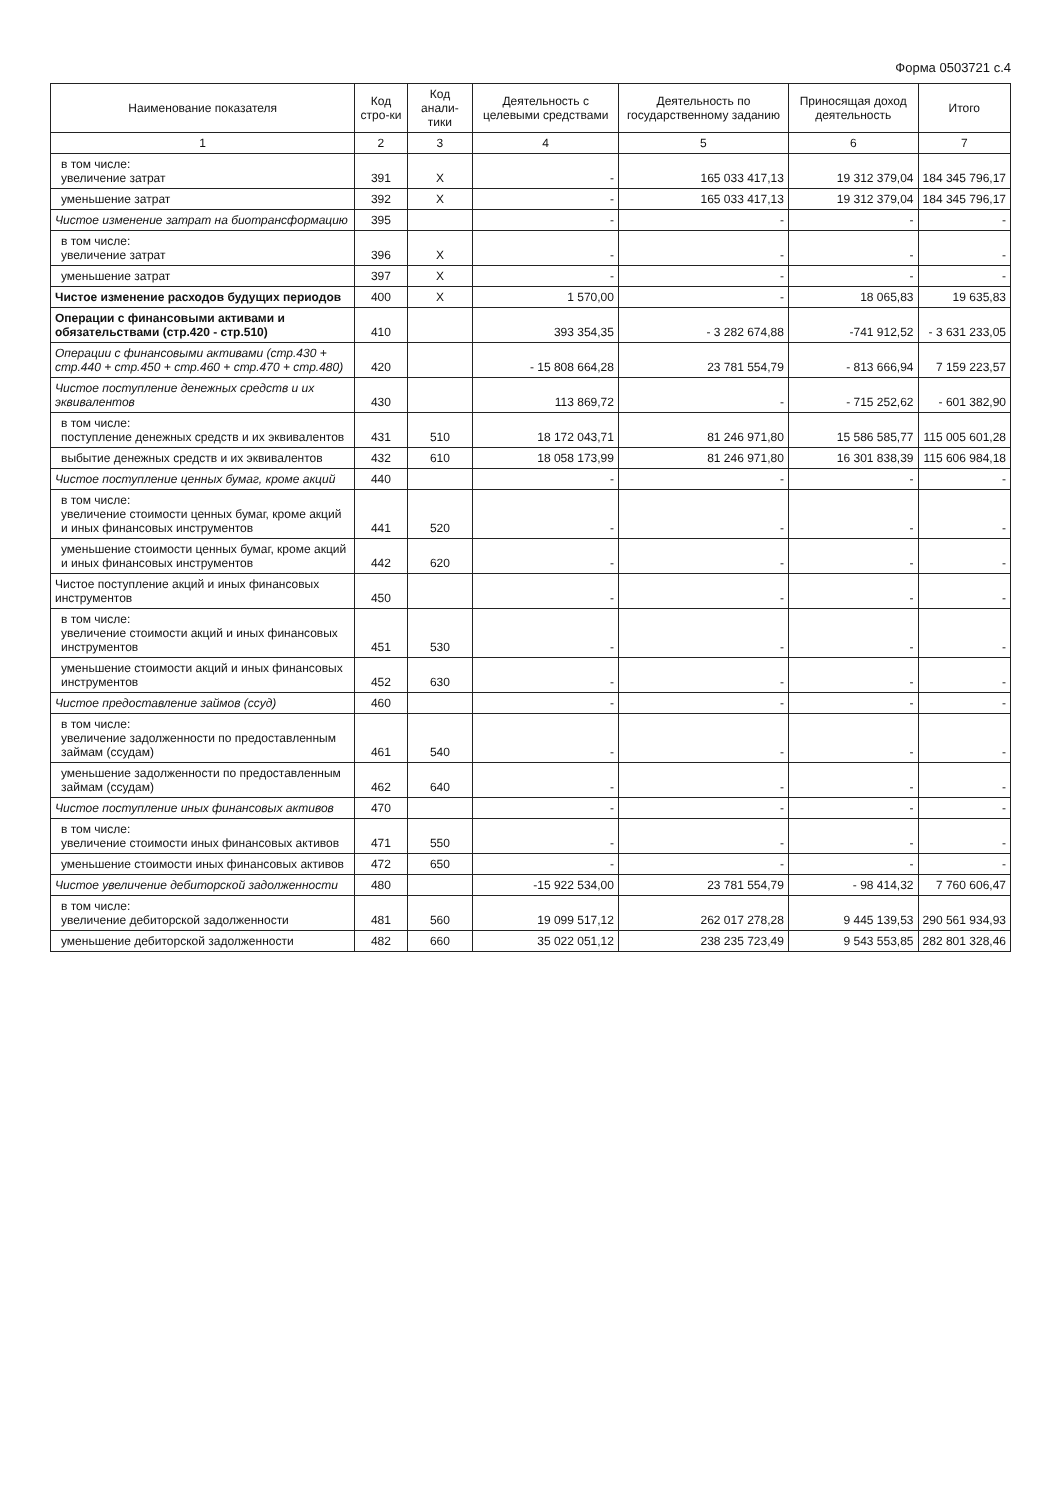Форма 0503721 с.4
| Наименование показателя | Код стро-ки | Код анали-тики | Деятельность с целевыми средствами | Деятельность по государственному заданию | Приносящая доход деятельность | Итого |
| --- | --- | --- | --- | --- | --- | --- |
| 1 | 2 | 3 | 4 | 5 | 6 | 7 |
| в том числе: увеличение затрат | 391 | X | - | 165 033 417,13 | 19 312 379,04 | 184 345 796,17 |
| уменьшение затрат | 392 | X | - | 165 033 417,13 | 19 312 379,04 | 184 345 796,17 |
| Чистое изменение затрат на биотрансформацию | 395 | | - | - | - | - |
| в том числе: увеличение затрат | 396 | X | - | - | - | - |
| уменьшение затрат | 397 | X | - | - | - | - |
| Чистое изменение расходов будущих периодов | 400 | X | 1 570,00 | - | 18 065,83 | 19 635,83 |
| Операции с финансовыми активами и обязательствами (стр.420 - стр.510) | 410 | | 393 354,35 | - 3 282 674,88 | -741 912,52 | - 3 631 233,05 |
| Операции с финансовыми активами (стр.430 + стр.440 + стр.450 + стр.460 + стр.470 + стр.480) | 420 | | - 15 808 664,28 | 23 781 554,79 | - 813 666,94 | 7 159 223,57 |
| Чистое поступление денежных средств и их эквивалентов | 430 | | 113 869,72 | - | - 715 252,62 | - 601 382,90 |
| в том числе: поступление денежных средств и их эквивалентов | 431 | 510 | 18 172 043,71 | 81 246 971,80 | 15 586 585,77 | 115 005 601,28 |
| выбытие денежных средств и их эквивалентов | 432 | 610 | 18 058 173,99 | 81 246 971,80 | 16 301 838,39 | 115 606 984,18 |
| Чистое поступление ценных бумаг, кроме акций | 440 | | - | - | - | - |
| в том числе: увеличение стоимости ценных бумаг, кроме акций и иных финансовых инструментов | 441 | 520 | - | - | - | - |
| уменьшение стоимости ценных бумаг, кроме акций и иных финансовых инструментов | 442 | 620 | - | - | - | - |
| Чистое поступление акций и иных финансовых инструментов | 450 | | - | - | - | - |
| в том числе: увеличение стоимости акций и иных финансовых инструментов | 451 | 530 | - | - | - | - |
| уменьшение стоимости акций и иных финансовых инструментов | 452 | 630 | - | - | - | - |
| Чистое предоставление займов (ссуд) | 460 | | - | - | - | - |
| в том числе: увеличение задолженности по предоставленным займам (ссудам) | 461 | 540 | - | - | - | - |
| уменьшение задолженности по предоставленным займам (ссудам) | 462 | 640 | - | - | - | - |
| Чистое поступление иных финансовых активов | 470 | | - | - | - | - |
| в том числе: увеличение стоимости иных финансовых активов | 471 | 550 | - | - | - | - |
| уменьшение стоимости иных финансовых активов | 472 | 650 | - | - | - | - |
| Чистое увеличение дебиторской задолженности | 480 | | -15 922 534,00 | 23 781 554,79 | - 98 414,32 | 7 760 606,47 |
| в том числе: увеличение дебиторской задолженности | 481 | 560 | 19 099 517,12 | 262 017 278,28 | 9 445 139,53 | 290 561 934,93 |
| уменьшение дебиторской задолженности | 482 | 660 | 35 022 051,12 | 238 235 723,49 | 9 543 553,85 | 282 801 328,46 |